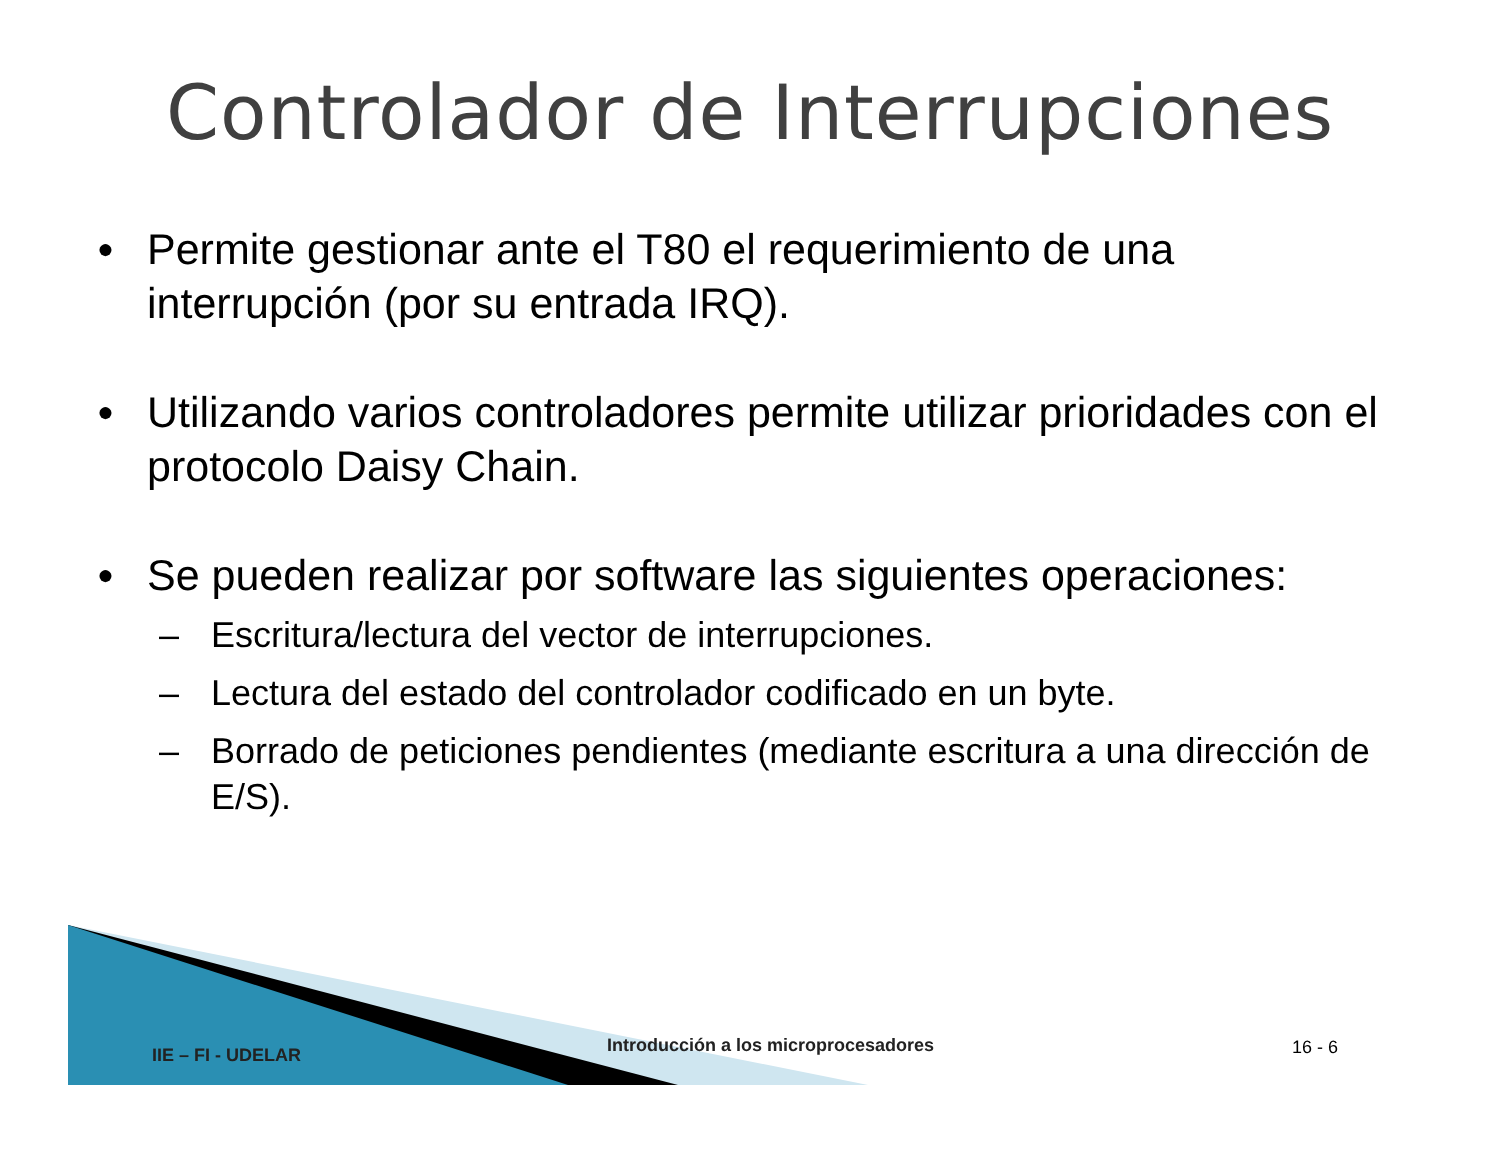Controlador de Interrupciones
● Permite gestionar ante el T80 el requerimiento de una interrupción (por su entrada IRQ).
● Utilizando varios controladores permite utilizar prioridades con el protocolo Daisy Chain.
● Se pueden realizar por software las siguientes operaciones:
– Escritura/lectura del vector de interrupciones.
– Lectura del estado del controlador codificado en un byte.
– Borrado de peticiones pendientes (mediante escritura a una dirección de E/S).
IIE – FI - UDELAR
Introducción a los microprocesadores
16 - 6